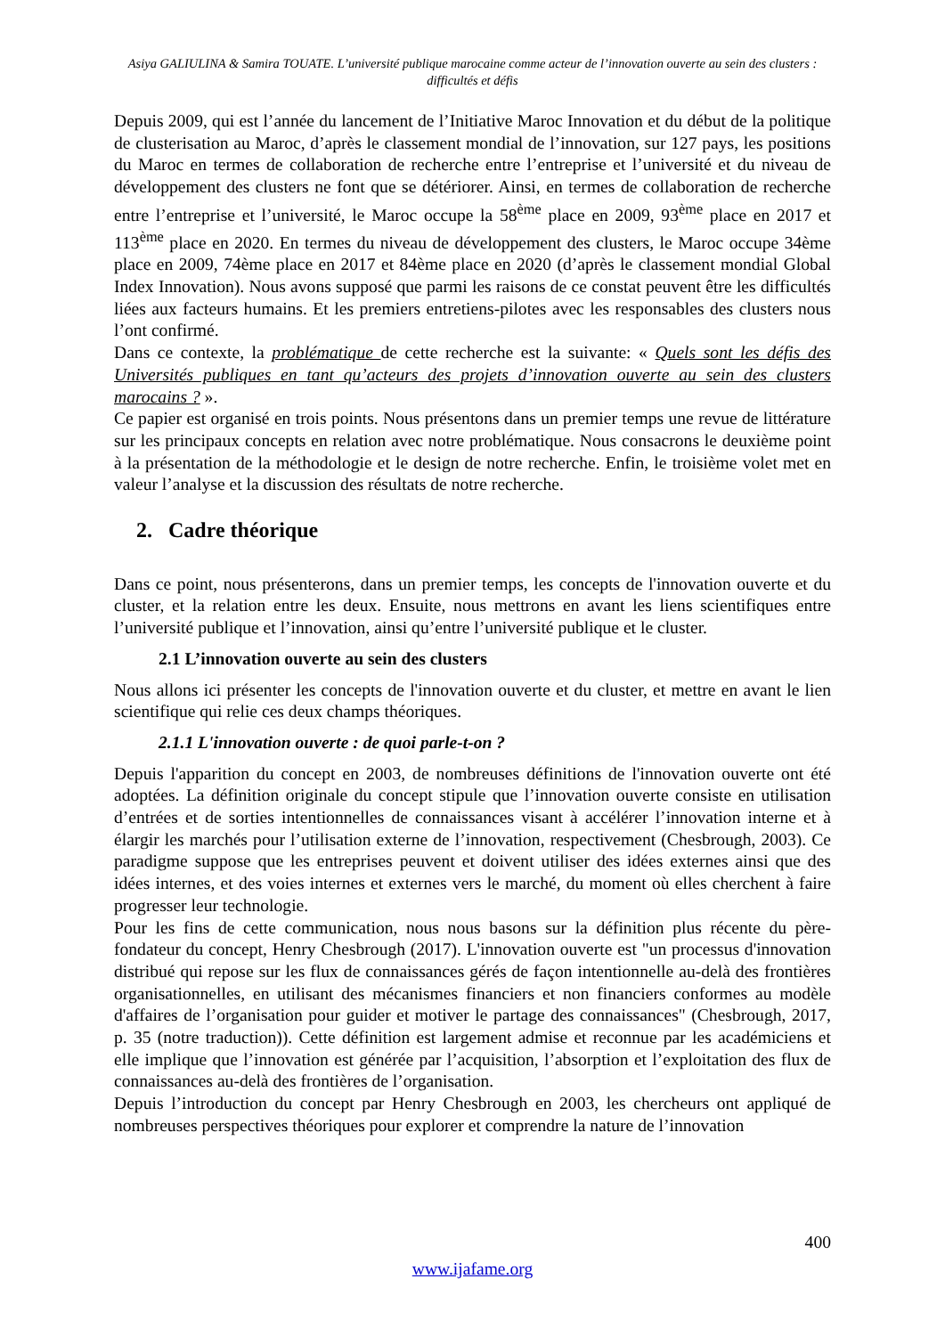Asiya GALIULINA & Samira TOUATE. L’université publique marocaine comme acteur de l’innovation ouverte au sein des clusters : difficultés et défis
Depuis 2009, qui est l’année du lancement de l’Initiative Maroc Innovation et du début de la politique de clusterisation au Maroc, d’après le classement mondial de l’innovation, sur 127 pays, les positions du Maroc en termes de collaboration de recherche entre l’entreprise et l’université et du niveau de développement des clusters ne font que se détériorer. Ainsi, en termes de collaboration de recherche entre l’entreprise et l’université, le Maroc occupe la 58<sup>ème</sup> place en 2009, 93<sup>ème</sup> place en 2017 et 113<sup>ème</sup> place en 2020. En termes du niveau de développement des clusters, le Maroc occupe 34ème place en 2009, 74ème place en 2017 et 84ème place en 2020 (d’après le classement mondial Global Index Innovation). Nous avons supposé que parmi les raisons de ce constat peuvent être les difficultés liées aux facteurs humains. Et les premiers entretiens-pilotes avec les responsables des clusters nous l’ont confirmé.
Dans ce contexte, la problématique de cette recherche est la suivante: « Quels sont les défis des Universités publiques en tant qu’acteurs des projets d’innovation ouverte au sein des clusters marocains ? ».
Ce papier est organisé en trois points. Nous présentons dans un premier temps une revue de littérature sur les principaux concepts en relation avec notre problématique. Nous consacrons le deuxième point à la présentation de la méthodologie et le design de notre recherche. Enfin, le troisième volet met en valeur l’analyse et la discussion des résultats de notre recherche.
2. Cadre théorique
Dans ce point, nous présenterons, dans un premier temps, les concepts de l'innovation ouverte et du cluster, et la relation entre les deux. Ensuite, nous mettrons en avant les liens scientifiques entre l’université publique et l’innovation, ainsi qu’entre l’université publique et le cluster.
2.1 L’innovation ouverte au sein des clusters
Nous allons ici présenter les concepts de l'innovation ouverte et du cluster, et mettre en avant le lien scientifique qui relie ces deux champs théoriques.
2.1.1 L'innovation ouverte : de quoi parle-t-on ?
Depuis l'apparition du concept en 2003, de nombreuses définitions de l'innovation ouverte ont été adoptées. La définition originale du concept stipule que l’innovation ouverte consiste en utilisation d’entrées et de sorties intentionnelles de connaissances visant à accélérer l’innovation interne et à élargir les marchés pour l’utilisation externe de l’innovation, respectivement (Chesbrough, 2003). Ce paradigme suppose que les entreprises peuvent et doivent utiliser des idées externes ainsi que des idées internes, et des voies internes et externes vers le marché, du moment où elles cherchent à faire progresser leur technologie.
Pour les fins de cette communication, nous nous basons sur la définition plus récente du père-fondateur du concept, Henry Chesbrough (2017). L'innovation ouverte est "un processus d'innovation distribué qui repose sur les flux de connaissances gérés de façon intentionnelle au-delà des frontières organisationnelles, en utilisant des mécanismes financiers et non financiers conformes au modèle d'affaires de l’organisation pour guider et motiver le partage des connaissances" (Chesbrough, 2017, p. 35 (notre traduction)). Cette définition est largement admise et reconnue par les académiciens et elle implique que l’innovation est générée par l’acquisition, l’absorption et l’exploitation des flux de connaissances au-delà des frontières de l’organisation.
Depuis l’introduction du concept par Henry Chesbrough en 2003, les chercheurs ont appliqué de nombreuses perspectives théoriques pour explorer et comprendre la nature de l’innovation
400
www.ijafame.org